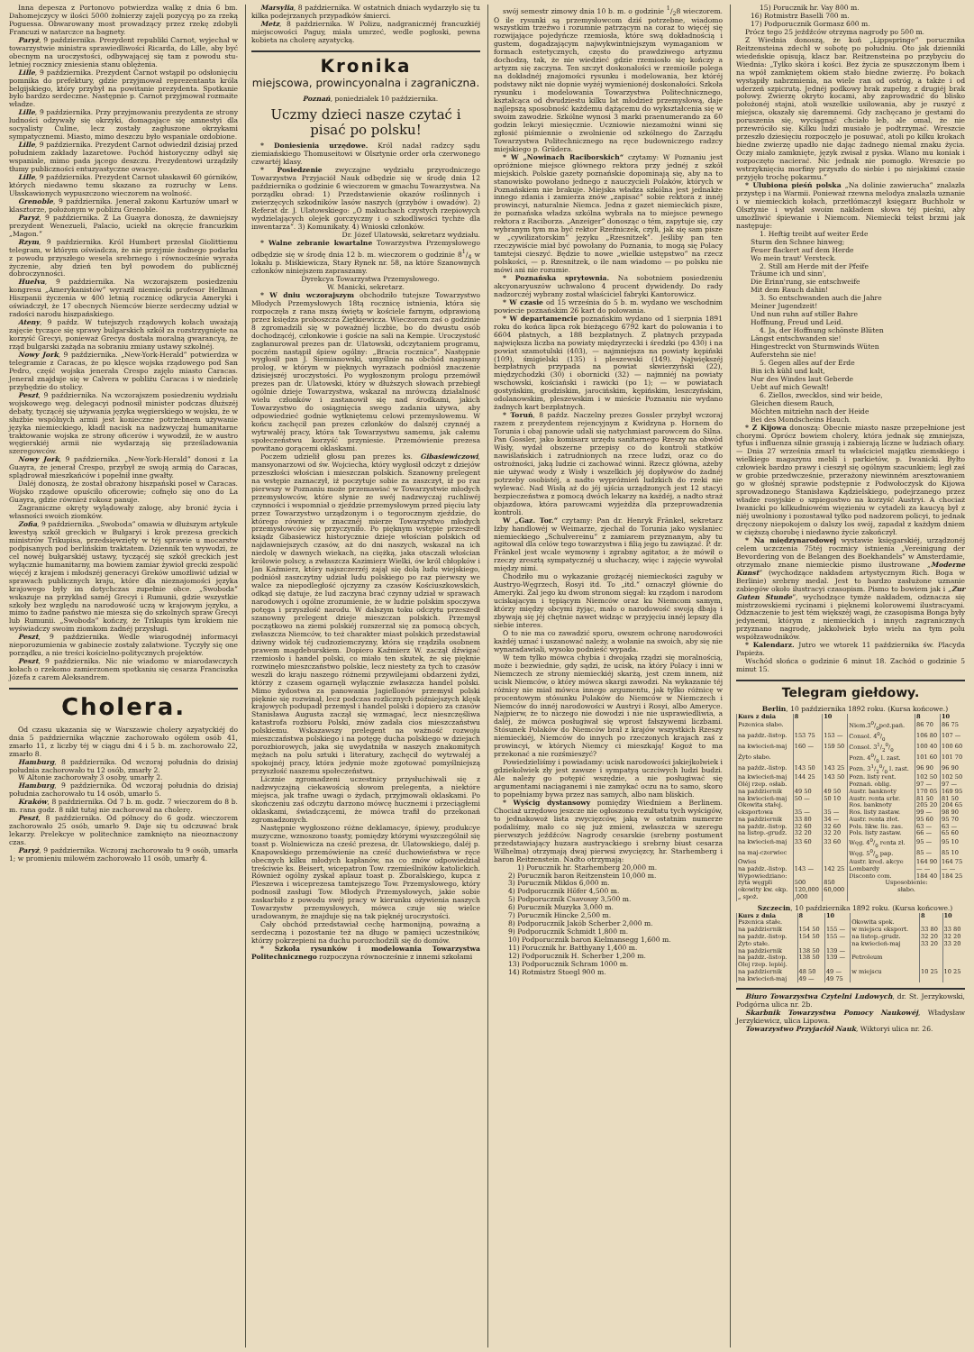Inna depesza z Portonovo potwierdza walkę z dnia 6 bm. Dahomejczycy w ilości 5000 żołnierzy zajęli pozycyą po za rzeką Poguessa. Obwarowany most prowadzący przez rzekę zdobyli Francuzi w natarczce na bagnety.
Paryż, 9 października. Prezydent republiki Carnot, wyjechał w towarzystwie ministra sprawiedliwości Ricarda, do Lille, aby być obecnym na uroczystości, odbywającej się tam z powodu stu-letniej rocznicy zniesienia stanu oblężenia.
Lille, 9 października. Prezydent Carnot wstąpił po odsłonięciu pomnika do prefektury, gdzie przyjmował reprezentanta króla belgijskiego, który przybył na powitanie prezydenta. Spotkanie było bardzo serdeczne. Następnie p. Carnot przyjmował rozmaite władze.
Lille, 9 października. Przy przyjmowaniu prezydenta ze strony ludności odzywały się okrzyki, domagające się amnestyi dla socyalisty Culine, lecz zostały zagłuszone okrzykami sympatycznemi. Miasto, mimo deszczu było wspaniale ozdobione.
Lille, 9 października. Prezydent Carnot odwiedził dzisiaj przed południem zakłady lazaretowe. Pochód historyczny odbył się wspaniale, mimo pada jącego deszczu. Prezydentowi urządziły tłumy publiczności entuzyastyczne owacye.
Lille, 9 października. Prezydent Carnot ułaskawił 60 górników, których niedawno temu skazano za rozruchy w Lens. Ułaskawionych wypuszczono wieczorem na wolność.
Grenoble, 9 października. Jenerał zakonu Kartuzów umarł w klasztorze, położonym w pobliżu Grenoble.
Paryż, 9 października. Z La Guayra donoszą, że dawniejszy prezydent Wenezueli, Palacio, uciekł na okręcie francuzkim „Magon.“
Rzym, 9 października. Król Humbert przesłał Giolittiemu telegram, w którym oświadcza, że nie przyjmie żadnego podarku z powodu przyszłego wesela srebrnego i równocześnie wyraża życzenie, aby dzień ten był powodem do publicznéj dobroczynności.
Huelva, 9 października. Na wczorajszem posiedzeniu kongresu „Amerykanistów“ wyraził niemiecki profesor Hellman Hiszpanii życzenia w 400 letnią rocznicę odkrycia Ameryki i oświadczył, że 17 obecnych Niemców bierze serdeczny udział w radości narodu hiszpańskiego.
Ateny, 9 paźdz. W tutejszych rządowych kołach uważają zajęcie tyczące się sprawy bulgarskich szkół za rozstrzygnięte na korzyść Grecyi, ponieważ Grecya dostała moralną gwarancyą, że rząd bulgarski zażąda na sobraniu zmiany ustawy szkolnéj.
Nowy Jork, 9 października. „New-York-Herald“ potwierdza w telegramie z Caracas, że po klęsce wojska rządowego pod San Pedro, część wojska jenerała Crespo zajęło miasto Caracas. Jenerał znajduje się w Calvera w pobliżu Caracas i w niedzielę przybędzie do stolicy.
Peszt, 9 października. Na wczorajszem posiedzeniu wydziału wojskowego węg. delegacyi podnosił minister podczas dłuższéj debaty, tyczącéj się używania języka węgierskiego w wojsku, że w służbie wspólnych armii jest konieczne potrzebnem używanie języka niemieckiego, kładł nacisk na nadzwyczaj humanitarne traktowanie wojska ze strony oficerów i wywodził, że w austro węgierskiéj armii nie wydarzają się prześladowania szeregowców.
Nowy Jork, 9 października. „New-York-Herald“ donosi z La Guayra, że jenerał Crespo, przybył ze swoją armią do Caracas, splądrował mieszkańców i popełnił inne gwałty.
Daléj donoszą, że został obrażony hiszpański poseł w Caracas. Wojsko rządowe opuściło oficerowie; cofnęło się ono do La Guayra, gdzie również rokosz panuje.
Zagraniczne okręty wylądowały załogę, aby bronić życia i własności swoich ziomków.
Zofia, 9 października. „Swoboda“ omawia w dłuższym artykule kwestyą szkół greckich w Bułgaryi i krok prezesa greckich ministrów Trikupisa, przedsięwzięty w téj sprawie u mocarstw podpisanych pod berlińskim traktatem. Dziennik ten wywodzi, że cel nowéj bułgarskiéj ustawy, tyczącéj się szkół greckich jest wyłącznie humanitarny, ma bowiem zamiar żywioł grecki zespolić więcéj z krajem i młodszéj generacyi Greków umożliwić udział w sprawach publicznych kraju, które dla nieznajomości języka krajowego były im dotychczas zupełnie obce. „Swoboda“ wskazuje na przykład saméj Grecyi i Rumunii, gdzie wszystkie szkoły bez względu na narodowość uczą w krajowym języku, a mimo to żadne państwo nie miesza się do szkolnych spraw Grecyi lub Rumunii. „Swoboda“ kończy, że Trikupis tym krokiem nie wyświadczy swoim ziomkom żadnéj przysługi.
Peszt, 9 października. Wedle wiarogodnéj informacyi nieporozumienia w gabinecie zostały załatwione. Tyczyły się one porządku, a nie treści kościelno-politycznych projektów.
Peszt, 9 października. Nic nie wiadomo w miarodawczych kołach o rzekomo zamierzonem spotkaniu się cesarza Franciszka Józefa z carem Aleksandrem.
Cholera.
Od czasu ukazania się w Warszawie cholery azyatyckiéj do dnia 5 października włącznie zachorowało ogółem osób 41, zmarło 11, z liczby téj w ciągu dni 4 i 5 b. m. zachorowało 22, zmarło 8.
Hamburg, 8 października. Od wczoraj południa do dzisiaj południa zachorowało tu 12 osób, zmarły 2.
W Altonie zachorowały 3 osoby, umarły 2.
Hamburg, 9 października. Od wczoraj południa do dzisiaj południa zachorowało tu 14 osób, umarło 5.
Kraków, 8 października. Od 7 b. m. godz. 7 wieczorem do 8 b. m. rana godz. 8 nikt tutaj nie zachorował na cholerę.
Peszt, 8 października. Od północy do 6 godz. wieczorem zachorowało 25 osób, umarło 9. Daje się tu odczuwać brak lekarzy. Prelekcye w politechnice zamknięto na nieoznaczony czas.
Paryż, 9 października. Wczoraj zachorowało tu 9 osób, umarła 1; w promieniu milowém zachorowało 11 osób, umarły 4.
Marsylia, 8 października. W ostatnich dniach wydarzyło się tu kilka podejrzanych przypadków śmierci.
Metz, 8 października. W Polizu, nadgranicznéj francuzkiéj miejscowości Paguy, miała umrzeć, wedle pogłoski, pewna kobieta na cholerę azyatycką.
Kronika
miejscowa, prowincyonalna i zagraniczna.
Poznań, poniedziałek 10 października.
Uczmy dzieci nasze czytać i pisać po polsku!
* Doniesienia urzędowe. Król nadał radzcy sądu ziemiańskiego Thomuseitowi w Olsztynie order orła czerwonego czwartéj klasy.
* Posiedzenie zwyczajne wydziału przyrodniczego Towarzystwa Przyjaciół Nauk odbędzie się w środę dnia 12 października o godzinie 6 wieczorem w gmachu Towarzystwa. Na porządku obrad: 1) Przedstawienie okazów roślinnych i zwierzęcych szkodników lasów naszych (grzybów i owadów). 2) Referat dr. J. Ulatowskiego: „O makuchach czystych rzepiowych wydzielających olejek gorczyczny i o szkodliwości tychże dla inwentarza“. 3) Komunikaty. 4) Wnioski członków.
Dr. Józef Ulatowski, sekretarz wydziału.
* Walne zebranie kwartalne Towarzystwa Przemysłowego odbędzie się w środę dnia 12 b. m. wieczorem o godzinie 81/4 w lokalu p. Miśkiewicza, Stary Rynek nr. 58, na które Szanownych członków niniejszem zapraszamy.
Dyrekcya Towarzystwa Przemysłowego.
W. Manicki, sekretarz.
* W dniu wczorajszym obchodziło tutejsze Towarzystwo Młodych Przemysłowych 18tą rocznicę istnienia, która się rozpoczęła z rana mszą świętą w kościele farnym, odprawioną przez księdza proboszcza Ziętkiewicza. Wieczorem zaś o godzinie 8 zgromadzili się w poważnéj liczbie, bo do dwustu osób dochodzącéj, członkowie i goście na sali na Kempie. Uroczystość zagłanurował prezes pan dr. Ulatowski, odczytaniem programu, poczém nastąpił śpiew ogólny: „Bracia rocznica“. Następnie wygłosił pan J. Siemianowski, umyślnie na obchód napisany prolog, w którym w pięknych wyrazach podniósł znaczenie dzisiejszéj uroczystości. Po wygłoszonym prologu przemówił prezes pan dr. Ulatowski, który w dłuższych słowach przebiegł ogólnie dzieje Towarzystwa, wskazał na mrówczą działalność wielu członków i zastanowił się nad środkami, jakich Towarzystwo do osiągnięcia swego zadania używa, aby odpowiedzieć godnie wytkniętemu celowi przemysłowemu. W końcu zachęcił pan prezes członków do dalszéj czynnéj a wytrwałéj pracy, która tak Towarzystwu samemu, jak całemu społeczeństwu korzyść przyniesie. Przemówienie prezesa powitano gorącemi oklaskami.
Poczem udzielił głosu pan prezes ks. Gibasiewiczowi, mansyonarzowi od św. Wojciecha, który wygłosił odczyt z dziejów przeszłości włościan i mieszczan polskich. Szanowny prelegent na wstępie zaznaczył, iż poczytuje sobie za zaszczyt, iż po raz pierwszy w Poznaniu może przemawiać w Towarzystwie młodych przemysłowców, które słynie ze swéj nadzwyczaj ruchliwéj czynności i wspomniał o zjeździe przemysłowym przed pięciu laty przez Towarzystwo urządzonym i o tegorocznym zjeździe, do którego również w znacznéj mierze Towarzystwo młodych przemysłowców się przyczyniło. Po pięknym wstępie przeszedł ksiądz Gibasiewicz historycznie dzieje włościan polskich od najdawniejszych czasów, aż do dni naszych, wskazał na ich niedolę w dawnych wiekach, na ciężką, jaka otaczali włościan królowie polscy, a zwłaszcza Kazimierz Wielki, ów król chłopków i Jan Kaźmierz, który najszczerzéj zajął się dolą ludu wiejskiego, podniósł zaszczytny udział ludu polskiego po raz pierwszy we walce za niepodległość ojczyzny za czasów Kościuszkowskich, odkąd się datuje, że lud zaczyna brać czynny udział w sprawach narodowych i ogólne zrozumienie, że w ludzie polskim spoczywa potęga i przyszłość narodu. W dalszym toku odczytu przeszedł szanowny prelegent dzieje mieszczan polskich. Przemysł początkowo na ziemi polskiéj rozszerzał się za pomocą obcych, zwłaszcza Niemców, to też charakter miast polskich przedstawiał dziwny widok téj cudzoziemczyzny, która się rządziła osobnem prawem magdeburskiem. Dopiero Kaźmierz W. zaczął dźwigać rzemiosło i handel polski, co miało ten skutek, że się pięknie rozwinęło mieszczaństwo polskie, lecz niestety za tych to czasów weszli do kraju naszego różnemi przywilejami obdarzeni żydzi, którzy z czasem ogarnęli wyłącznie zwłaszcza handel polski. Mimo żydostwa za panowania Jagiellonów przemysł polski pięknie się rozwinął, lecz podczas rozlicznych późniejszych klęsk krajowych podupadł przemysł i handel polski i dopiero za czasów Stanisława Augusta zaczął się wzmagać, lecz nieszczęśliwa katastrofa rozbioru Polski, znów zadała cios mieszczaństwu polskiemu. Wskazawszy prelegent na ważność rozwoju mieszczaństwa polskiego i na potęgę ducha polskiego w dziejach porozbiorowych, jaka się uwydatniła w naszych znakomitych mężach na polu sztuki i literatury, zachęcił do wytrwałéj a spokojnéj pracy, która jedynie może zgotować pomyślniejszą przyszłość naszemu społeczeństwu.
Licznie zgromadzeni uczestnicy przysłuchiwali się z nadzwyczajną ciekawością słowom prelegenta, a niektóre miejsca, jak trafne uwagi o żydach, przyjmowali oklaskami. Po skończeniu zaś odczytu darzono mówcę hucznemi i przeciągłemi oklaskami, świadczącemi, że mówca trafił do przekonań zgromadzonych.
Następnie wygłoszono różne deklamacye, śpiewy, produkcye muzyczne, wznoszono toasty, pomiędzy którymi wyszczególnił się toast p. Wolniewicza na cześć prezesa, dr. Ulatowskiego, daléj p. Knapowskiego przemówienie na cześć duchowieństwa w ręce obecnych kilku młodych kapłanów, na co znów odpowiedział treściwie ks. Beisert, wicepatron Tow. rzemieślników katolickich. Również ogólny zyskał aplauz toast p. Zboralskiego, kupca z Pleszewa i wiceprezesa tamtejszego Tow. Przemysłowego, który podnosił zasługi Tow. Młodych Przemysłowych, jakie sobie zaskarbiło z powodu swéj pracy w kierunku ożywienia naszych Towarzystw przemysłowych, mówca czuje się wielce uradowanym, że znajduje się na tak pięknéj uroczystości.
Cały obchód przedstawiał cechę harmonijną, poważną a serdeczną i pozostanie też na długo w pamięci uczestników, którzy pokrzepieni na duchu porozchodzili się do domów.
* Szkoła rysunków i modelowania Towarzystwa Politechnicznego rozpoczyna równocześnie z innemi szkołami
swój semestr zimowy dnia 10 b. m. o godzinie 1/28 wieczorem. O ile rysunki są przemysłowcom dziś potrzebne, wiadomo wszystkim trzeźwo i rozumnie patrzącym na coraz to więcéj się rozwijające pojedyńcze rzemiosła, które swą dokładnością i gustem, dogadzającym najwykwintniejszym wymaganiom w formach estetycznych, często do prawdziwego artyzmu dochodzą, tak, że nie wiedzieć gdzie rzemiosło się kończy a artyzm się zaczyna. Ten szczyt doskonałości w rzemiośle polega na dokładnéj znajomości rysunku i modelowania, bez któréj podstawy nikt nie dopnie wyżéj wymienionéj doskonałości. Szkoła rysunku i modelowania Towarzystwa Politechnicznego, kształcąca od dwudziestu kilku lat młodzież przemysłową, daje najlepszą sposobność każdemu dążącemu do wykształcenia się w swoim zawodzie. Szkólne wynosi 3 marki praenumerando za 60 godzin lekcyi miesięcznie. Uczniowie niezamożni winni się zgłosić piśmiennie o zwolnienie od szkólnego do Zarządu Towarzystwa Politechnicznego na ręce budowniczego radzcy miejskiego p. Grüdera.
* W „Nowinach Raciborskich“ czytamy: W Poznaniu jest opróżnione miejsce głównego rektora przy jednéj z szkół miejskich. Polskie gazety poznańskie dopominają się, aby na to stanowisko powołano jednego z nauczycieli Polaków, których w Poznańskiem nie brakuje. Miejska władza szkólna jest jednakże innego zdania i zamierza znów „zapisać“ sobie rektora z innéj prowincyi, naturalnie Niemca. Jedna z gazet niemieckich pisze, że poznańska władza szkólna wybrała na to miejsce pewnego rektora z Raciborza. „Anzeiger“ donosząc o tém, zapytuje się, czy wybranym tym ma być rektor Rzeźniczek, czyli, jak się sam pisze w „cywilizatorskim“ języku „Rzesnitzek“. Jeśliby pan ten rzeczywiście miał być powołany do Poznania, to mogą się Polacy tamtejsi cieszyć. Będzie to nowe „wielkie ustępstwo“ na rzecz polskości, — p. Rzesnitzek, o ile nam wiadomo — po polsku nie mówi ani nie rozumie.
* Poznańska sprytownia. Na sobotniem posiedzeniu akcyonaryuszów uchwalono 4 procent dywidendy. Do rady nadzorczéj wybrany został właściciel fabryki Kantorowicz.
* W czasie od 15 września do 5 b. m. wydano we wschodnim powiecie poznańskim 26 kart do polowania.
* W departamencie poznańskim wydano od 1 sierpnia 1891 roku do końca lipca rok bieżącego 6792 kart do polowania i to 6604 płatnych, a 188 bezpłatnych. Z płatnych przypada największa liczba na powiaty międzyrzecki i średzki (po 430) i na powiat szamotulski (403), — najmniejsza na powiaty kępiński (109), śmigielski (135) i pleszewski (149). Największéj bezpłatnych przypada na powiat skwierzyński (22), międzychodzki (30) i obornicki (32) — najmniéj na powiaty wschowski, kościański i rawicki (po 1); — w powiatach gostyńskim, grodziskim, jarocińskim, kępińskim, leszczyńskim, odolanowskim, pleszewskim i w mieście Poznaniu nie wydano żadnych kart bezpłatnych.
* Toruń, 8 paźdz. Naczelny prezes Gossler przybył wczoraj razem z prezydentem rejencyjnym z Kwidzyna p. Hornem do Torunia i obaj panowie udali się natychmiast parowcem do Silna. Pan Gossler, jako komisarz urzędu sanitarnego Rzeszy na obwód Wisły, wydał obszerne przepisy co do kontroli statków nawiślańskich i zatrudnionych na rzece ludzi, oraz co do ostrożności, jaką ludzie ci zachować winni. Rzecz główna, ażeby nie używać wody z Wisły i wszelkich jéj dopływów do żadnéj potrzeby osobistéj, a nadto wypróżnień ludzkich do rzeki nie wylewać. Nad Wisłą aż do jéj ujścia urządzonych jest 12 stacyi bezpieczeństwa z pomocą dwóch lekarzy na każdéj, a nadto straż objazdowa, która parowcami wyjeżdża dla przeprowadzenia kontroli.
W „Gaz. Tor.“ czytamy: Pan dr. Henryk Fränkel, sekretarz Izby handlowéj w Weimarze, zjechał do Torunia jako wysłaniec niemieckiego „Schulvereinu“ z zamiarem przyznanym, aby tu agitował dla celów tego towarzystwa i filią jego tu zawiązać. P. dr. Fränkel jest wcale wymowny i zgrabny agitator, a że mówił o rzeczy zresztą sympatycznéj u słuchaczy, więc i zajęcie wywołał między nimi.
Chodziło mu o wykazanie grożącéj niemieckości zaguby w Austryo-Węgrzech, Rosyi itd. To „itd.“ oznaczył głównie do Ameryki. Żal jego ku dwom stronom sięgał: ku rządom i narodom uciskającym i tępiącym Niemców oraz ku Niemcom samym, którzy między obcymi żyjąc, mało o narodowość swoją dbają i zbywają się jéj chętnie nawet widząc w przyjęciu innéj lepszy dla siebie interes.
O to nie ma co zawadzić sporu, owszem ochronę narodowości każdéj uznać i uszanować należy, a wołanie na swoich, aby się nie wynaradawiali, wysoko podnieść wypada.
W tem tylko mówca chybia i dwojaką rządzi się moralnością, może i bezwiednie, gdy sądzi, że ucisk, na który Polacy i inni w Niemczech ze strony niemieckiéj skarżą, jest czem innem, niż ucisk Niemców, o który mówca skargi zawodzi. Na wykazanie téj różnicy nie miał mówca innego argumentu, jak tylko różnicę w procentowym stósunku Polaków do Niemców w Niemczech i Niemców do innéj narodowości w Austryi i Rosyi, albo Ameryce. Najpierw, że to niczego nie dowodzi i nie nie usprawiedliwia, a daléj, że mówca posługiwał się wprost fałszywemi liczbami. Stósunek Polaków do Niemców brał z krajów wszystkich Rzeszy niemieckiéj, Niemców do innych po rzeczonych krajach zaś z prowincyi, w których Niemcy ci mieszkają! Kogoż to ma przekonać a nie rozśmieszyć?
Powiedzieliśmy i powiadamy: ucisk narodowości jakiejkolwiek i gdziekolwiek zły jest zawsze i sympatyą uczciwych ludzi budzi. Ale należy go potępić wszędzie, a nie posługiwać się argumentami naciąganemi i nie zamykać oczu na to samo, skoro to popełniamy bywa przez nas samych, albo nam bliskich.
* Wyścig dystansowy pomiędzy Wiedniem a Berlinem. Chociaż urzędowo jeszcze nie ogłoszono rezultatu tych wyścigów, to jednakowoż lista zwycięzców, jaką w ostatnim numerze podaliśmy, mało co się już zmieni, zwłaszcza w szeregu pierwszych jeźdźców. Nagrody cesarskie (srebrny postument przedstawiający huzara austryackiego i srebrny biust cesarza Wilhelma) otrzymają dwaj pierwsi zwycięzcy, hr. Starhemberg i baron Reitzenstein. Nadto otrzymają:
1) Porucznik hr. Starhemberg 20,000 m.
2) Porucznik baron Reitzenstein 10,000 m.
3) Porucznik Miklos 6,000 m.
4) Podporucznik Höfer 4,500 m.
5) Podporucznik Csavossy 3,500 m.
6) Porucznik Muzyka 3,000 m.
7) Porucznik Hincke 2,500 m.
8) Podporucznik Jakób Scherber 2,000 m.
9) Podporucznik Schmidt 1,800 m.
10) Podporucznik baron Kielmansegg 1,600 m.
11) Porucznik hr. Batthyany 1,400 m.
12) Podporucznik H. Scherber 1,200 m.
13) Podporucznik Schram 1000 m.
14) Rotmistrz Stoegl 900 m.
15) Porucznik hr. Vay 800 m.
16) Rotmistrz Baselli 700 m.
17) Podporucznik Gormasz 600 m.
Prócz tego 25 jeźdźców otrzyma nagrody po 500 m.
Z Wiednia donoszą, że koń „Lippspringe“ porucznika Reitzensteina zdechł w sobotę po południu. Oto jak dzienniki wiedeńskie opisują, klacz bar. Reitzensteina po przybyciu do Wiednia: „Tylko skóra i kości. Bez życia ze spuszczonym łbem i na wpół zamkniętem okiem stało biedne zwierzę. Po bokach wystąpiły nabrzmienia, na wiele ran od ostróg, a także i od uderzeń szpicrutą. Jednéj podkowy brak zupełny, z drugiéj brak połowy. Zwierzę okryto kocami, aby zaprowadzić do blisko położonéj stajni, atoli wszelkie usiłowania, aby je ruszyć z miejsca, okazały się daremnemi. Gdy zachęcano je gestami do poruszenia się, wyciągnąć chciało łeb, ale omal, że nie przewróciło się. Kilku ludzi musiało je podtrzymać. Wreszcie przeszło dziesięciu rozpoczęło je posuwać, atoli po kilku krokach biedne zwierzę upadło nie dając żadnego niemal znaku życia. Oczy miało zamknięte, język zwisał z pyska. Wlano mu koniak i rozpoczęto nacierać. Nic jednak nie pomogło. Wreszcie po wstrzyknięciu morfiny przyszło do siebie i po niejakimś czasie przyjęło trochę pokarmu.“
* Ulubiona pieśń polska „Na dolinie zawierucha“ znalazła przystęp i na Warmii. Ponieważ rzewna melodya znalazła uznanie i w niemieckich kołach, przetłómaczył księgarz Buchholz w Olsztynie i wydał swoim nakładem słowa téj pieśni, aby umożliwić śpiewanie i Niemcom. Niemiecki tekst brzmi jak następuje:
1. Heftig treibt auf weiter Erde
Sturm den Schnee hinweg;
Feuer flackert auf dem Herde
Wo mein traut' Versteck.
2. Still am Herde mit der Pfeife
Träume ich und sinn',
Die Erinn'rung, sie entschweife
Mit dem Rauch dahin!
3. So entschwanden auch die Jahre
Meiner Jugendzeit!
Und nun ruhn auf stiller Bahre
Hoffnung, Freud und Leid.
4. Ja, der Hoffnung schönste Blüten
Längst entschwanden sie!
Hingestreckt von Sturmwinds Wüten
Auferstehn sie nie!
5. Gegen alles auf der Erde
Bin ich kühl und kalt,
Nur des Windes laut Geberde
Uebt auf mich Gewalt!
6. Ziellos, zwecklos, sind wir beide,
Gleichen diesem Rauch,
Möchten mitziehn nach der Heide
Bei des Mondscheins Hauch.
* Z Kijowa donoszą: Obecnie miasto nasze przepełnione jest chorymi. Oprócz bowiem cholery, która jednak się zmniejsza, tyfus i influenza silnie grasują i zabierają liczne w ludziach ofiary. — Dnia 27 września zmarł tu właściciel majątku ziemskiego i wielkiego magazynu mebli i parkietów, p. Iwanicki. Byłto człowiek bardzo prawy i cieszył się ogólnym szacunkiem; legł zaś w grobie przedwcześnie, przerażony niewinném aresztowaniem go w głośnéj sprawie podstępnie z Podwołoczysk do Kijowa sprowadzonego Stanisława Kądzielskiego, podejrzanego przez władze rosyjskie o szpiegostwo na korzyść Austryi. A chociaż Iwanicki po kilkudniowém więzieniu w cytadeli za kaucyą był z niéj uwolniony i pozostawał tylko pod nadzorem policyi, to jednak dręczony niepokojem o dalszy los swój, zapadał z każdym dniem w cięższą chorobę i niedawno życie zakończył.
* Na międzynarodowej wystawie księgarskiéj, urządzonéj celem uczczenia 75téj rocznicy istnienia „Vereinigung der Bevordering von de Belangen des Boekhandels“ w Amsterdamie, otrzymało znane niemieckie pismo ilustrowane „Moderne Kunst“ (wychodzące nakładem artystycznym Rich. Boga w Berlinie) srebrny medal. Jest to bardzo zasłużone uznanie zabiegów około ilustracyi czasopism. Pismo to bowiem jak i „Zur Guten Stunde“, wychodzące tymże nakładem, odznacza się mistrzowskiemi rycinami i pięknemi kolorowemi ilustracyami. Odznaczenie to jest tém większéj wagi, że czasopisma Bonga były jedynemi, którym z niemieckich i innych zagranicznych przyznano nagrodę, jakkolwiek było wielu na tym polu współzawodników.
* Kalendarz. Jutro we wtorek 11 października św. Placyda Papieża.
Wschód słońca o godzinie 6 minut 18. Zachód o godzinie 5 minut 15.
Telegram giełdowy.
Berlin, 10 października 1892 roku. (Kursa końcowe.)
| Kurs z dnia | 8 | 10 | | 8 | 10 |
| --- | --- | --- | --- | --- | --- |
| Pszenica słabo. | | | Niem.30/0poż.pań. | 86 70 | 86 75 |
| na paźdz.-listop. | 153 75 | 153 — | Consol. 40/0 | 106 80 | 107 — |
| na kwiecień-maj | 160 — | 159 50 | Consol. 31/20/0 | 100 40 | 100 60 |
| Żyto słabo. | | | Pozn. 40/0 l. zast. | 101 60 | 101 70 |
| na paźdz.-listop. | 143 50 | 143 25 | Pozn. 31/20/0 l. zast. | 96 90 | 96 90 |
| na kwiecień-maj | 144 25 | 143 50 | Pozn. listy rent. | 102 50 | 102 50 |
| Oléj rzep. osłab. | | | Poznań. oblig. | 97 — | 97 — |
| na październik | 49 50 | 49 50 | Austr. banknoty | 170 05 | 169 95 |
| na kwiecień-maj | 50 — | 50 10 | Austr. renta srbr. | 81 50 | 81 50 |
| Okowita stałej. | | | Ros. banknoty | 205 20 | 204 65 |
| eksportowa | 35 — | 35 — | Ros. listy zastaw. | 99 — | 98 90 |
| na październik | 33 80 | 34 — | Austr. renta złot. | 95 60 | 95 70 |
| na paźdz.-listop. | 32 60 | 32 60 | Pols. likw. lis. zas. | 63 — | 63 — |
| na listop.-grudz. | 32 20 | 32 20 | Pols. listy zastaw. | 66 — | 65 60 |
| na kwiecień-maj | 33 60 | 33 60 | Węg. 40/0 renta zł. | 95 — | 95 10 |
| na maj-czerwiec | | | Węg. 50/0 pap. | 85 — | 85 10 |
| Owies | | | Austr. kred. akcye | 164 90 | 164 75 |
| na paźdz.-listop. | 143 — | 142 25 | Lombardy | — — | — — |
| Wypowiedziano: | | | Disconto com. | 184 40 | 184 25 |
| żyta węgpli | 500 | 850 | Usposobienie: | | |
| okowity kw. ekp. | 120,000 | 60,000 | słabo. | | |
| „ spoż. | ,000 | | | | |
Szczecin, 10 października 1892 roku. (Kursa końcowe.)
| Kurs z dnia | 8 | 10 | | 8 | 10 |
| --- | --- | --- | --- | --- | --- |
| Pszenica stałe. | | | Okowita spok. | | |
| na październik | 154 50 | 155 — | w miejscu eksport. | 33 80 | 33 80 |
| na paźdz.-listop. | 154 50 | 155 — | na listop.-grudz. | 32 20 | 32 20 |
| Żyto stałe. | | | na kwiecień-maj | 33 20 | 33 20 |
| na październik | 138 50 | 139 — | | | |
| na paźdz.-listop. | 138 50 | 139 — | Petroleum | | |
| Olej rzep. lepiéj. | | | | | |
| na październik | 48 50 | 49 — | w miejscu | 10 25 | 10 25 |
| na kwiecień-maj | 49 — | 49 75 | | | |
Biuro Towarzystwa Czytelni Ludowych, dr. St. Jerzykowski, Podgórna ulica nr. 2b.
Skarbnik Towarzystwa Pomocy Naukowéj, Władysław Jerzykiewicz, ulica Lipowa.
Towarzystwo Przyjaciół Nauk, Wiktoryi ulica nr. 26.